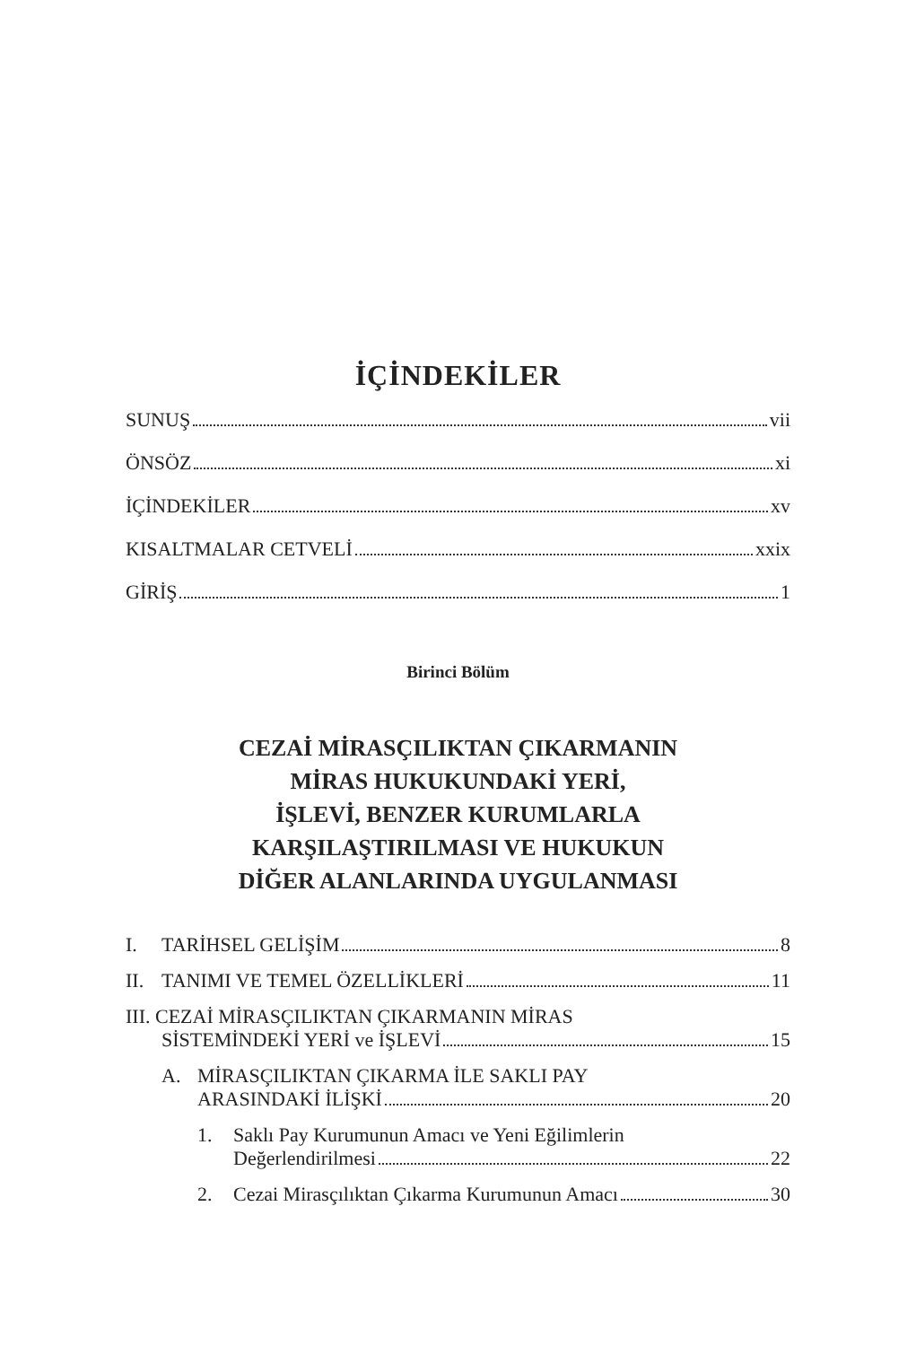İÇİNDEKİLER
SUNUŞ vii
ÖNSÖZ xi
İÇİNDEKİLER xv
KISALTMALAR CETVELİ xxix
GİRİŞ 1
Birinci Bölüm
CEZAİ MİRASÇILIKTAN ÇIKARMANIN
MİRAS HUKUKUNDAKİ YERİ,
İŞLEVİ, BENZER KURUMLARLA
KARŞILAŞTIRILMASI VE HUKUKUN
DİĞER ALANLARINDA UYGULANMASI
I. TARİHSEL GELİŞİM 8
II. TANIMI VE TEMEL ÖZELLİKLERİ 11
III. CEZAİ MİRASÇILIKTAN ÇIKARMANIN MİRAS
SİSTEMİNDEKİ YERİ ve İŞLEVİ 15
A. MİRASÇILIKTAN ÇIKARMA İLE SAKLI PAY
ARASINDAKİ İLİŞKİ 20
1. Saklı Pay Kurumunun Amacı ve Yeni Eğilimlerin
Değerlendirilmesi 22
2. Cezai Mirasçılıktan Çıkarma Kurumunun Amacı 30